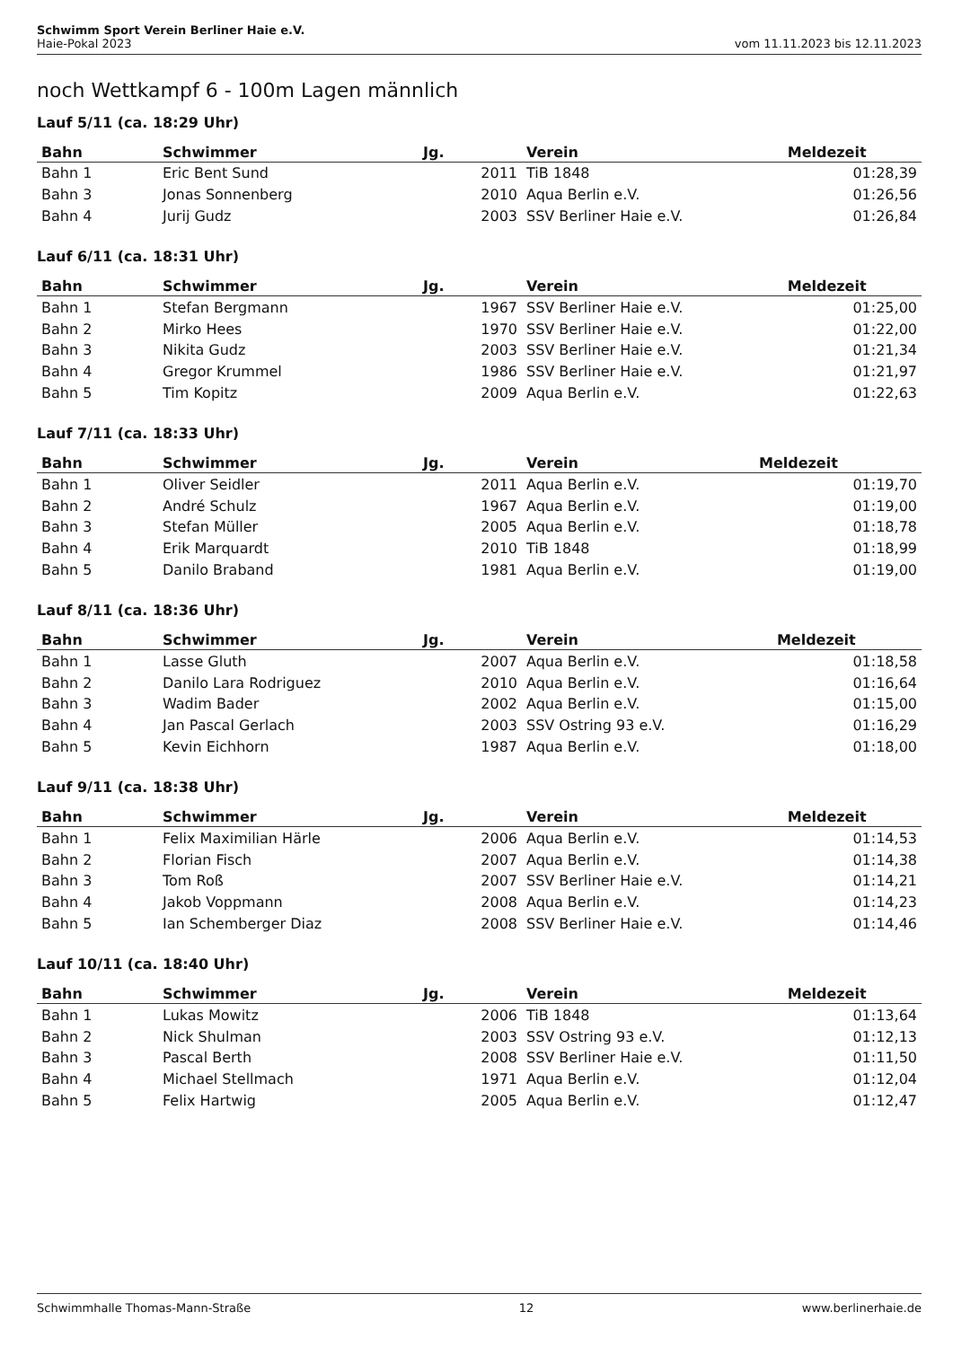Schwimm Sport Verein Berliner Haie e.V.
Haie-Pokal 2023 vom 11.11.2023 bis 12.11.2023
noch Wettkampf 6 - 100m Lagen männlich
Lauf 5/11 (ca. 18:29 Uhr)
| Bahn | Schwimmer | Jg. | Verein | Meldezeit |
| --- | --- | --- | --- | --- |
| Bahn 1 | Eric Bent Sund | 2011 | TiB 1848 | 01:28,39 |
| Bahn 3 | Jonas Sonnenberg | 2010 | Aqua Berlin e.V. | 01:26,56 |
| Bahn 4 | Jurij Gudz | 2003 | SSV Berliner Haie e.V. | 01:26,84 |
Lauf 6/11 (ca. 18:31 Uhr)
| Bahn | Schwimmer | Jg. | Verein | Meldezeit |
| --- | --- | --- | --- | --- |
| Bahn 1 | Stefan Bergmann | 1967 | SSV Berliner Haie e.V. | 01:25,00 |
| Bahn 2 | Mirko Hees | 1970 | SSV Berliner Haie e.V. | 01:22,00 |
| Bahn 3 | Nikita Gudz | 2003 | SSV Berliner Haie e.V. | 01:21,34 |
| Bahn 4 | Gregor Krummel | 1986 | SSV Berliner Haie e.V. | 01:21,97 |
| Bahn 5 | Tim Kopitz | 2009 | Aqua Berlin e.V. | 01:22,63 |
Lauf 7/11 (ca. 18:33 Uhr)
| Bahn | Schwimmer | Jg. | Verein | Meldezeit |
| --- | --- | --- | --- | --- |
| Bahn 1 | Oliver Seidler | 2011 | Aqua Berlin e.V. | 01:19,70 |
| Bahn 2 | André Schulz | 1967 | Aqua Berlin e.V. | 01:19,00 |
| Bahn 3 | Stefan Müller | 2005 | Aqua Berlin e.V. | 01:18,78 |
| Bahn 4 | Erik Marquardt | 2010 | TiB 1848 | 01:18,99 |
| Bahn 5 | Danilo Braband | 1981 | Aqua Berlin e.V. | 01:19,00 |
Lauf 8/11 (ca. 18:36 Uhr)
| Bahn | Schwimmer | Jg. | Verein | Meldezeit |
| --- | --- | --- | --- | --- |
| Bahn 1 | Lasse Gluth | 2007 | Aqua Berlin e.V. | 01:18,58 |
| Bahn 2 | Danilo Lara Rodriguez | 2010 | Aqua Berlin e.V. | 01:16,64 |
| Bahn 3 | Wadim Bader | 2002 | Aqua Berlin e.V. | 01:15,00 |
| Bahn 4 | Jan Pascal Gerlach | 2003 | SSV Ostring 93 e.V. | 01:16,29 |
| Bahn 5 | Kevin Eichhorn | 1987 | Aqua Berlin e.V. | 01:18,00 |
Lauf 9/11 (ca. 18:38 Uhr)
| Bahn | Schwimmer | Jg. | Verein | Meldezeit |
| --- | --- | --- | --- | --- |
| Bahn 1 | Felix Maximilian Härle | 2006 | Aqua Berlin e.V. | 01:14,53 |
| Bahn 2 | Florian Fisch | 2007 | Aqua Berlin e.V. | 01:14,38 |
| Bahn 3 | Tom Roß | 2007 | SSV Berliner Haie e.V. | 01:14,21 |
| Bahn 4 | Jakob Voppmann | 2008 | Aqua Berlin e.V. | 01:14,23 |
| Bahn 5 | Ian Schemberger Diaz | 2008 | SSV Berliner Haie e.V. | 01:14,46 |
Lauf 10/11 (ca. 18:40 Uhr)
| Bahn | Schwimmer | Jg. | Verein | Meldezeit |
| --- | --- | --- | --- | --- |
| Bahn 1 | Lukas Mowitz | 2006 | TiB 1848 | 01:13,64 |
| Bahn 2 | Nick Shulman | 2003 | SSV Ostring 93 e.V. | 01:12,13 |
| Bahn 3 | Pascal Berth | 2008 | SSV Berliner Haie e.V. | 01:11,50 |
| Bahn 4 | Michael Stellmach | 1971 | Aqua Berlin e.V. | 01:12,04 |
| Bahn 5 | Felix Hartwig | 2005 | Aqua Berlin e.V. | 01:12,47 |
Schwimmhalle Thomas-Mann-Straße 12 www.berlinerhaie.de